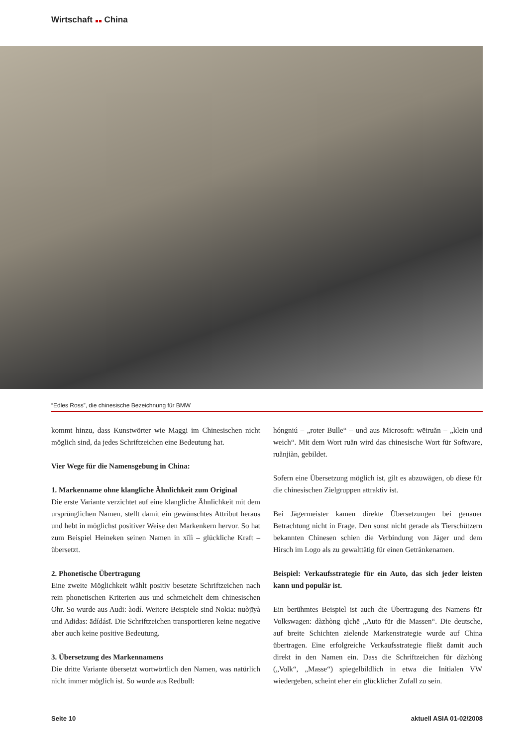Wirtschaft China
“Edles Ross”, die chinesische Bezeichnung für BMW
kommt hinzu, dass Kunstwörter wie Maggi im Chinesischen nicht möglich sind, da jedes Schriftzeichen eine Bedeutung hat.
Vier Wege für die Namensgebung in China:
1. Markenname ohne klangliche Ähnlichkeit zum Original
Die erste Variante verzichtet auf eine klangliche Ähnlichkeit mit dem ursprünglichen Namen, stellt damit ein gewünschtes Attribut heraus und hebt in möglichst positiver Weise den Markenkern hervor. So hat zum Beispiel Heineken seinen Namen in xĭlì – glückliche Kraft – übersetzt.
2. Phonetische Übertragung
Eine zweite Möglichkeit wählt positiv besetzte Schriftzeichen nach rein phonetischen Kriterien aus und schmeichelt dem chinesischen Ohr. So wurde aus Audi: àodí. Weitere Beispiele sind Nokia: nuòjīyà und Adidas: ādídásī. Die Schriftzeichen transportieren keine negative aber auch keine positive Bedeutung.
3. Übersetzung des Markennamens
Die dritte Variante übersetzt wortwörtlich den Namen, was natürlich nicht immer möglich ist. So wurde aus Redbull:
hóngniú – „roter Bulle“ – und aus Microsoft: wēiruăn – „klein und weich“. Mit dem Wort ruăn wird das chinesische Wort für Software, ruănjiàn, gebildet.
Sofern eine Übersetzung möglich ist, gilt es abzuwägen, ob diese für die chinesischen Zielgruppen attraktiv ist.
Bei Jägermeister kamen direkte Übersetzungen bei genauer Betrachtung nicht in Frage. Den sonst nicht gerade als Tierschützern bekannten Chinesen schien die Verbindung von Jäger und dem Hirsch im Logo als zu gewalttätig für einen Getränkenamen.
Beispiel: Verkaufsstrategie für ein Auto, das sich jeder leisten kann und populär ist.
Ein berühmtes Beispiel ist auch die Übertragung des Namens für Volkswagen: dàzhòng qìchē „Auto für die Massen“. Die deutsche, auf breite Schichten zielende Markenstrategie wurde auf China übertragen. Eine erfolgreiche Verkaufsstrategie fließt damit auch direkt in den Namen ein. Dass die Schriftzeichen für dàzhòng („Volk“, „Masse“) spiegelbildlich in etwa die Initialen VW wiedergeben, scheint eher ein glücklicher Zufall zu sein.
Seite 10 aktuell ASIA 01-02/2008